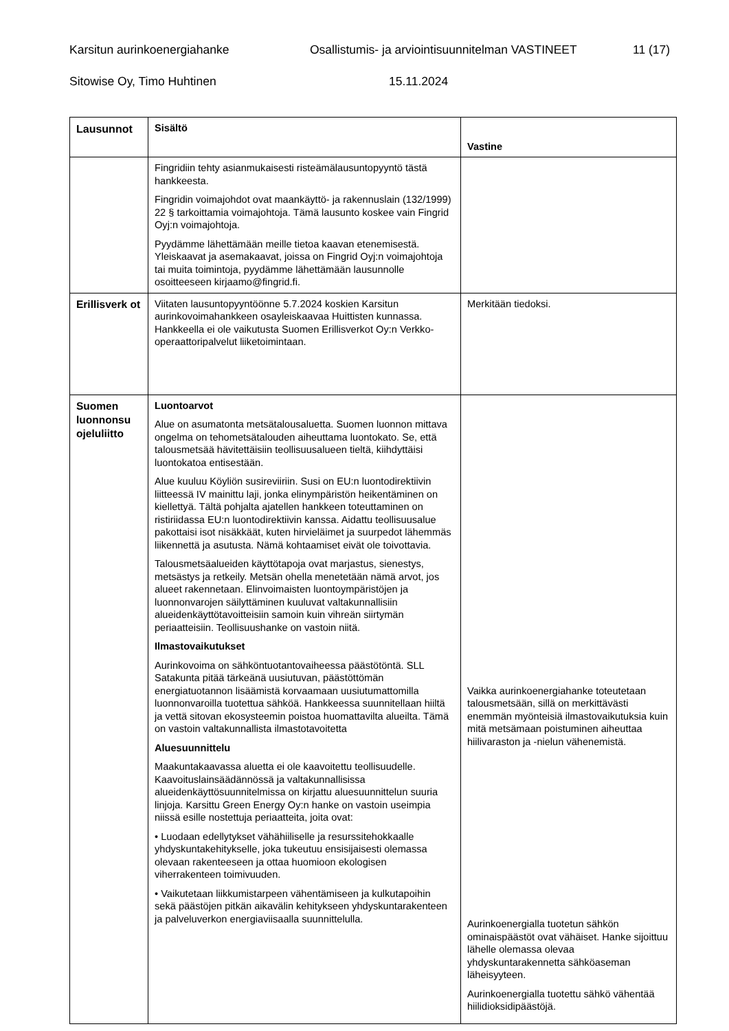Karsitun aurinkoenergiahanke Osallistumis- ja arviointisuunnitelman VASTINEET 11 (17)
Sitowise Oy, Timo Huhtinen 15.11.2024
| Lausunnot | Sisältö | Vastine |
| --- | --- | --- |
| | Fingridiin tehty asianmukaisesti risteämälausuntopyyntö tästä hankkeesta. Fingridin voimajohdot ovat maankäyttö- ja rakennuslain (132/1999) 22 § tarkoittamia voimajohtoja. Tämä lausunto koskee vain Fingrid Oyj:n voimajohtoja. Pyydämme lähettämään meille tietoa kaavan etenemisestä. Yleiskaavat ja asemakaavat, joissa on Fingrid Oyj:n voimajohtoja tai muita toimintoja, pyydämme lähettämään lausunnolle osoitteeseen kirjaamo@fingrid.fi. | |
| Erillisverk ot | Viitaten lausuntopyyntöönne 5.7.2024 koskien Karsitun aurinkovoimahankkeen osayleiskaavaa Huittisten kunnassa. Hankkeella ei ole vaikutusta Suomen Erillisverkot Oy:n Verkko-operaattoripalvelut liiketoimintaan. | Merkitään tiedoksi. |
| Suomen luonnonsu ojeluliitto | Luontoarvot Alue on asumatonta metsätalousaluetta. Suomen luonnon mittava ongelma on tehometsätalouden aiheuttama luontokato. Se, että talousmetsää hävitettäisiin teollisuusalueen tieltä, kiihdyttäisi luontokatoa entisestään. Alue kuuluu Köyliön susireviiriin. Susi on EU:n luontodirektiivin liitteessä IV mainittu laji, jonka elinympäristön heikentäminen on kiellettyä. Tältä pohjalta ajatellen hankkeen toteuttaminen on ristiriidassa EU:n luontodirektiivin kanssa. Aidattu teollisuusalue pakottaisi isot nisäkkäät, kuten hirvieläimet ja suurpedot lähemmäs liikennettä ja asutusta. Nämä kohtaamiset eivät ole toivottavia. Talousmetsäalueiden käyttötapoja ovat marjastus, sienestys, metsästys ja retkeily. Metsän ohella menetetään nämä arvot, jos alueet rakennetaan. Elinvoimaisten luontoympäristöjen ja luonnonvarojen säilyttäminen kuuluvat valtakunnallisiin alueidenkäyttötavoitteisiin samoin kuin vihreän siirtymän periaatteisiin. Teollisuushanke on vastoin niitä. Ilmastovaikutukset Aurinkovoima on sähköntuotantovaiheessa päästötöntä. SLL Satakunta pitää tärkeänä uusiutuvan, päästöttömän energiatuotannon lisäämistä korvaamaan uusiutumattomilla luonnonvaroilla tuotettua sähköä. Hankkeessa suunnitellaan hiiltä ja vettä sitovan ekosysteemin poistoa huomattavilta alueilta. Tämä on vastoin valtakunnallista ilmastotavoitetta Aluesuunnittelu Maakuntakaavassa aluetta ei ole kaavoitettu teollisuudelle. Kaavoituslainsäädännössä ja valtakunnallisissa alueidenkäyttösuunnitelmissa on kirjattu aluesuunnittelun suuria linjoja. Karsittu Green Energy Oy:n hanke on vastoin useimpia niissä esille nostettuja periaatteita, joita ovat: • Luodaan edellytykset vähähiiliselle ja resurssitehokkaalle yhdyskuntakehitykselle, joka tukeutuu ensisijaisesti olemassa olevaan rakenteeseen ja ottaa huomioon ekologisen viherrakenteen toimivuuden. • Vaikutetaan liikkumistarpeen vähentämiseen ja kulkutapoihin sekä päästöjen pitkän aikavälin kehitykseen yhdyskuntarakenteen ja palveluverkon energiaviisaalla suunnittelulla. | Vaikka aurinkoenergiahanke toteutetaan talousmetsään, sillä on merkittävästi enemmän myönteisiä ilmastovaikutuksia kuin mitä metsämaan poistuminen aiheuttaa hiilivaraston ja -nielun vähenemistä. Aurinkoenergialla tuotetun sähkön ominaispäästöt ovat vähäiset. Hanke sijoittuu lähelle olemassa olevaa yhdyskuntarakennetta sähköaseman läheisyyteen. Aurinkoenergialla tuotettu sähkö vähentää hiilidioksidipäästöjä. |